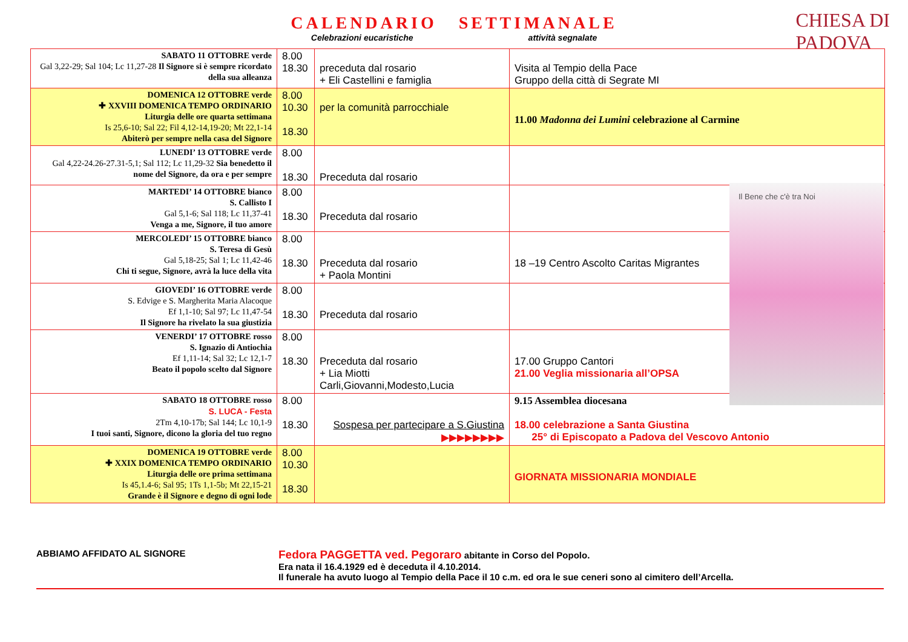CALENDARIO SETTIMANALE
Celebrazioni eucaristiche attività segnalate
CHIESA DI
PADOVA
| SABATO 11 OTTOBRE verde Gal 3,22-29; Sal 104; Lc 11,27-28 Il Signore si è sempre ricordato della sua alleanza | 8.00 18.30 | preceduta dal rosario + Eli Castellini e famiglia | Visita al Tempio della Pace Gruppo della città di Segrate MI |
| DOMENICA 12 OTTOBRE verde ✚ XXVIII DOMENICA TEMPO ORDINARIO Liturgia delle ore quarta settimana Is 25,6-10; Sal 22; Fil 4,12-14,19-20; Mt 22,1-14 Abiterò per sempre nella casa del Signore | 8.00 10.30 18.30 | per la comunità parrocchiale | 11.00 Madonna dei Lumini celebrazione al Carmine |
| LUNEDI’ 13 OTTOBRE verde Gal 4,22-24.26-27.31-5,1; Sal 112; Lc 11,29-32 Sia benedetto il nome del Signore, da ora e per sempre | 8.00 18.30 | Preceduta dal rosario | |
| MARTEDI’ 14 OTTOBRE bianco S. Callisto I Gal 5,1-6; Sal 118; Lc 11,37-41 Venga a me, Signore, il tuo amore | 8.00 18.30 | Preceduta dal rosario | |
| MERCOLEDI’ 15 OTTOBRE bianco S. Teresa di Gesù Gal 5,18-25; Sal 1; Lc 11,42-46 Chi ti segue, Signore, avrà la luce della vita | 8.00 18.30 | Preceduta dal rosario + Paola Montini | 18 –19 Centro Ascolto Caritas Migrantes |
| GIOVEDI’ 16 OTTOBRE verde S. Edvige e S. Margherita Maria Alacoque Ef 1,1-10; Sal 97; Lc 11,47-54 Il Signore ha rivelato la sua giustizia | 8.00 18.30 | Preceduta dal rosario | |
| VENERDI’ 17 OTTOBRE rosso S. Ignazio di Antiochia Ef 1,11-14; Sal 32; Lc 12,1-7 Beato il popolo scelto dal Signore | 8.00 18.30 | Preceduta dal rosario + Lia Miotti Carli,Giovanni,Modesto,Lucia | 17.00 Gruppo Cantori 21.00 Veglia missionaria all’OPSA |
| SABATO 18 OTTOBRE rosso S. LUCA - Festa 2Tm 4,10-17b; Sal 144; Lc 10,1-9 I tuoi santi, Signore, dicono la gloria del tuo regno | 8.00 18.30 | Sospesa per partecipare a S.Giustina ▶▶▶▶▶▶▶▶ | 9.15 Assemblea diocesana 18.00 celebrazione a Santa Giustina 25° di Episcopato a Padova del Vescovo Antonio |
| DOMENICA 19 OTTOBRE verde ✚ XXIX DOMENICA TEMPO ORDINARIO Liturgia delle ore prima settimana Is 45,1.4-6; Sal 95; 1Ts 1,1-5b; Mt 22,15-21 Grande è il Signore e degno di ogni lode | 8.00 10.30 18.30 | | GIORNATA MISSIONARIA MONDIALE |
Il Bene che c'è tra Noi
ABBIAMO AFFIDATO AL SIGNORE
Fedora PAGGETTA ved. Pegoraro abitante in Corso del Popolo.
Era nata il 16.4.1929 ed è deceduta il 4.10.2014.
Il funerale ha avuto luogo al Tempio della Pace il 10 c.m. ed ora le sue ceneri sono al cimitero dell’Arcella.